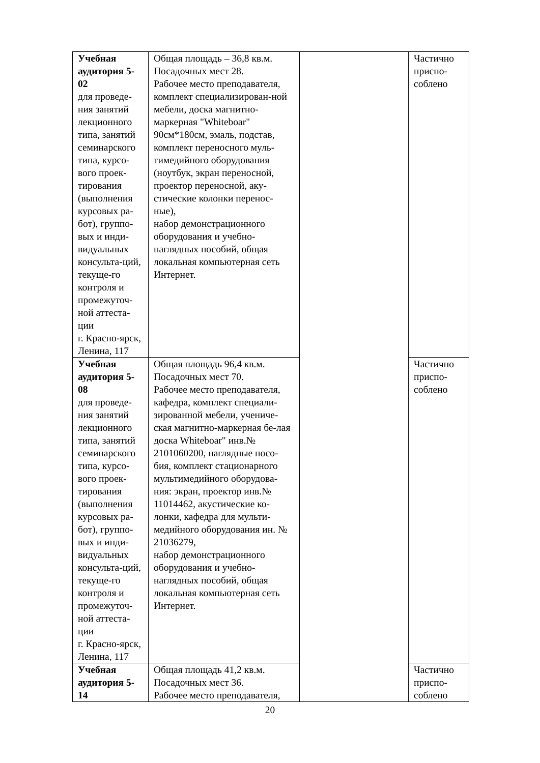| Учебная аудитория 5-02 для проведе-ния занятий лекционного типа, занятий семинарского типа, курсо-вого проек-тирования (выполнения курсовых ра-бот), группо-вых и инди-видуальных консульта-ций, текуще-го контроля и промежуточ-ной аттеста-ции г. Красно-ярск, Ленина, 117 | Общая площадь – 36,8 кв.м. Посадочных мест 28. Рабочее место преподавателя, комплект специализирован-ной мебели, доска магнитно-маркерная "Whiteboar" 90см*180см, эмаль, подстав, комплект переносного муль-тимедийного оборудования (ноутбук, экран переносной, проектор переносной, аку-стические колонки перенос-ные), набор демонстрационного оборудования и учебно-наглядных пособий, общая локальная компьютерная сеть Интернет. | | Частично приспо-соблено |
| Учебная аудитория 5-08 для проведе-ния занятий лекционного типа, занятий семинарского типа, курсо-вого проек-тирования (выполнения курсовых ра-бот), группо-вых и инди-видуальных консульта-ций, текуще-го контроля и промежуточ-ной аттеста-ции г. Красно-ярск, Ленина, 117 | Общая площадь 96,4 кв.м. Посадочных мест 70. Рабочее место преподавателя, кафедра, комплект специали-зированной мебели, учениче-ская магнитно-маркерная бе-лая доска Whiteboar" инв.№ 2101060200, наглядные посо-бия, комплект стационарного мультимедийного оборудова-ния: экран, проектор инв.№ 11014462, акустические ко-лонки, кафедра для мульти-медийного оборудования ин. № 21036279, набор демонстрационного оборудования и учебно-наглядных пособий, общая локальная компьютерная сеть Интернет. | | Частично приспо-соблено |
| Учебная аудитория 5-14 | Общая площадь 41,2 кв.м. Посадочных мест 36. Рабочее место преподавателя, | | Частично приспо-соблено |
20